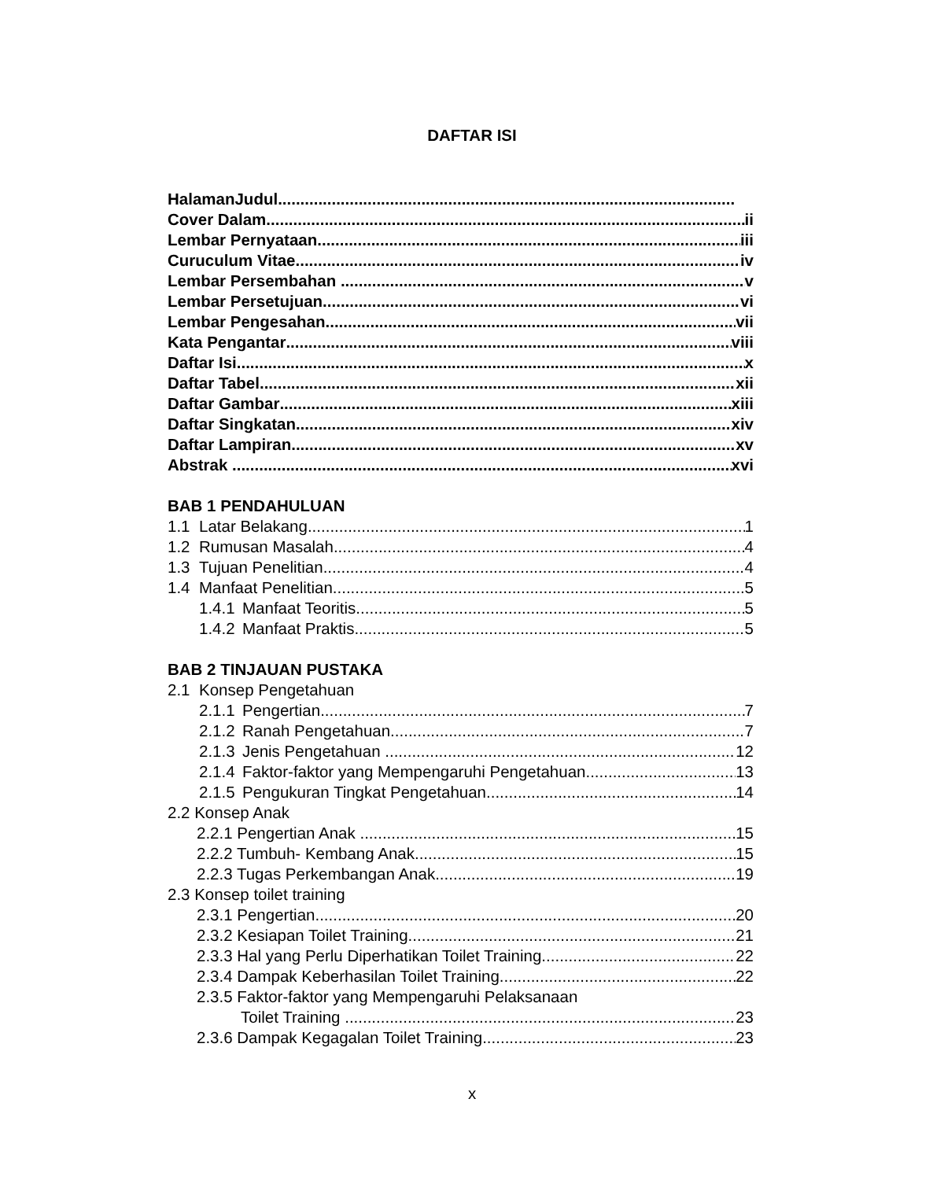DAFTAR ISI
HalamanJudul
Cover Dalam ii
Lembar Pernyataan iii
Curuculum Vitae iv
Lembar Persembahan v
Lembar Persetujuan vi
Lembar Pengesahan vii
Kata Pengantar viii
Daftar Isi x
Daftar Tabel xii
Daftar Gambar xiii
Daftar Singkatan xiv
Daftar Lampiran xv
Abstrak xvi
BAB 1 PENDAHULUAN
1.1 Latar Belakang 1
1.2 Rumusan Masalah 4
1.3 Tujuan Penelitian 4
1.4 Manfaat Penelitian 5
1.4.1 Manfaat Teoritis 5
1.4.2 Manfaat Praktis 5
BAB 2 TINJAUAN PUSTAKA
2.1 Konsep Pengetahuan
2.1.1 Pengertian 7
2.1.2 Ranah Pengetahuan 7
2.1.3 Jenis Pengetahuan 12
2.1.4 Faktor-faktor yang Mempengaruhi Pengetahuan 13
2.1.5 Pengukuran Tingkat Pengetahuan 14
2.2 Konsep Anak
2.2.1 Pengertian Anak 15
2.2.2 Tumbuh- Kembang Anak 15
2.2.3 Tugas Perkembangan Anak 19
2.3 Konsep toilet training
2.3.1 Pengertian 20
2.3.2 Kesiapan Toilet Training 21
2.3.3 Hal yang Perlu Diperhatikan Toilet Training 22
2.3.4 Dampak Keberhasilan Toilet Training 22
2.3.5 Faktor-faktor yang Mempengaruhi Pelaksanaan
Toilet Training 23
2.3.6 Dampak Kegagalan Toilet Training 23
x